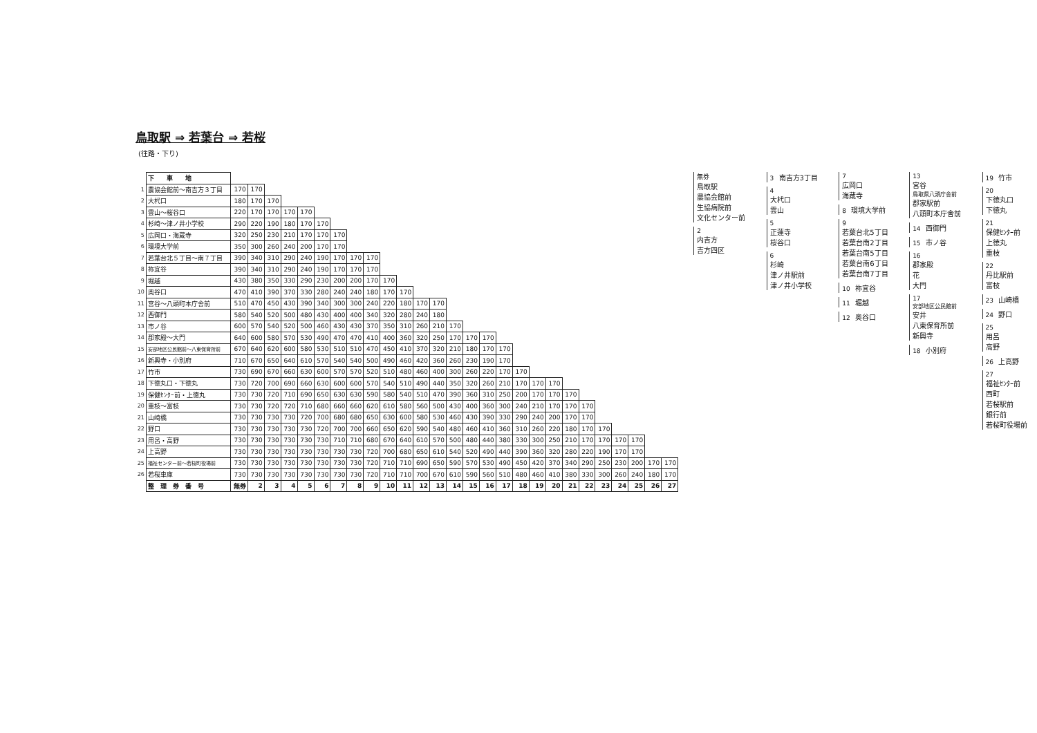鳥取駅 ⇒ 若葉台 ⇒ 若桜
(往路・下り)
| | 下 車 地 | | | | | | | | | | | | | | | | | | | | | | | | | | | |
| 1 | 農協会館前～南吉方３丁目 | 170 | 170 | | | | | | | | | | | | | | | | | | | | | | | | | |
| 2 | 大杙口 | 180 | 170 | 170 | | | | | | | | | | | | | | | | | | | | | | | | |
| 3 | 雲山～桜谷口 | 220 | 170 | 170 | 170 | 170 | | | | | | | | | | | | | | | | | | | | | | |
| 4 | 杉崎～津ノ井小学校 | 290 | 220 | 190 | 180 | 170 | 170 | | | | | | | | | | | | | | | | | | | | | |
| 5 | 広岡口・海蔵寺 | 320 | 250 | 230 | 210 | 170 | 170 | 170 | | | | | | | | | | | | | | | | | | | | |
| 6 | 環境大学前 | 350 | 300 | 260 | 240 | 200 | 170 | 170 | | | | | | | | | | | | | | | | | | | | |
| 7 | 若葉台北５丁目～南７丁目 | 390 | 340 | 310 | 290 | 240 | 190 | 170 | 170 | 170 | | | | | | | | | | | | | | | | | | |
| 8 | 祢宜谷 | 390 | 340 | 310 | 290 | 240 | 190 | 170 | 170 | 170 | | | | | | | | | | | | | | | | | | |
| 9 | 堀越 | 430 | 380 | 350 | 330 | 290 | 230 | 200 | 200 | 170 | 170 | | | | | | | | | | | | | | | | | |
| 10 | 奥谷口 | 470 | 410 | 390 | 370 | 330 | 280 | 240 | 240 | 180 | 170 | 170 | | | | | | | | | | | | | | | | |
| 11 | 宮谷～八頭町本庁舎前 | 510 | 470 | 450 | 430 | 390 | 340 | 300 | 300 | 240 | 220 | 180 | 170 | 170 | | | | | | | | | | | | | | |
| 12 | 西御門 | 580 | 540 | 520 | 500 | 480 | 430 | 400 | 400 | 340 | 320 | 280 | 240 | 180 | | | | | | | | | | | | | | |
| 13 | 市ノ谷 | 600 | 570 | 540 | 520 | 500 | 460 | 430 | 430 | 370 | 350 | 310 | 260 | 210 | 170 | | | | | | | | | | | | | |
| 14 | 郡家殿～大門 | 640 | 600 | 580 | 570 | 530 | 490 | 470 | 470 | 410 | 400 | 360 | 320 | 250 | 170 | 170 | 170 | | | | | | | | | | | |
| 15 | 安部地区公民館前～八東保育所前 | 670 | 640 | 620 | 600 | 580 | 530 | 510 | 510 | 470 | 450 | 410 | 370 | 320 | 210 | 180 | 170 | 170 | | | | | | | | | | |
| 16 | 新興寺・小別府 | 710 | 670 | 650 | 640 | 610 | 570 | 540 | 540 | 500 | 490 | 460 | 420 | 360 | 260 | 230 | 190 | 170 | | | | | | | | | | |
| 17 | 竹市 | 730 | 690 | 670 | 660 | 630 | 600 | 570 | 570 | 520 | 510 | 480 | 460 | 400 | 300 | 260 | 220 | 170 | 170 | | | | | | | | | |
| 18 | 下徳丸口・下徳丸 | 730 | 720 | 700 | 690 | 660 | 630 | 600 | 600 | 570 | 540 | 510 | 490 | 440 | 350 | 320 | 260 | 210 | 170 | 170 | 170 | | | | | | | |
| 19 | 保健ｾﾝﾀｰ前・上徳丸 | 730 | 730 | 720 | 710 | 690 | 650 | 630 | 630 | 590 | 580 | 540 | 510 | 470 | 390 | 360 | 310 | 250 | 200 | 170 | 170 | 170 | | | | | | |
| 20 | 重枝～富枝 | 730 | 730 | 720 | 720 | 710 | 680 | 660 | 660 | 620 | 610 | 580 | 560 | 500 | 430 | 400 | 360 | 300 | 240 | 210 | 170 | 170 | 170 | | | | | |
| 21 | 山崎橋 | 730 | 730 | 730 | 730 | 720 | 700 | 680 | 680 | 650 | 630 | 600 | 580 | 530 | 460 | 430 | 390 | 330 | 290 | 240 | 200 | 170 | 170 | | | | | |
| 22 | 野口 | 730 | 730 | 730 | 730 | 730 | 720 | 700 | 700 | 660 | 650 | 620 | 590 | 540 | 480 | 460 | 410 | 360 | 310 | 260 | 220 | 180 | 170 | 170 | | | | |
| 23 | 用呂・高野 | 730 | 730 | 730 | 730 | 730 | 730 | 710 | 710 | 680 | 670 | 640 | 610 | 570 | 500 | 480 | 440 | 380 | 330 | 300 | 250 | 210 | 170 | 170 | 170 | 170 | | |
| 24 | 上高野 | 730 | 730 | 730 | 730 | 730 | 730 | 730 | 730 | 720 | 700 | 680 | 650 | 610 | 540 | 520 | 490 | 440 | 390 | 360 | 320 | 280 | 220 | 190 | 170 | 170 | | |
| 25 | 福祉センター前～若桜町役場前 | 730 | 730 | 730 | 730 | 730 | 730 | 730 | 730 | 720 | 710 | 710 | 690 | 650 | 590 | 570 | 530 | 490 | 450 | 420 | 370 | 340 | 290 | 250 | 230 | 200 | 170 | 170 |
| 26 | 若桜車庫 | 730 | 730 | 730 | 730 | 730 | 730 | 730 | 730 | 720 | 710 | 710 | 700 | 670 | 610 | 590 | 560 | 510 | 480 | 460 | 410 | 380 | 330 | 300 | 260 | 240 | 180 | 170 |
| | 整 理 券 番 号 | 無券 | 2 | 3 | 4 | 5 | 6 | 7 | 8 | 9 | 10 | 11 | 12 | 13 | 14 | 15 | 16 | 17 | 18 | 19 | 20 | 21 | 22 | 23 | 24 | 25 | 26 | 27 |
無券
鳥取駅
農協会館前
生協病院前
文化センター前
2
内吉方
吉方四区
3 南吉方3丁目
4
大杙口
雲山
5
正蓮寺
桜谷口
6
杉崎
津ノ井駅前
津ノ井小学校
7
広岡口
海蔵寺
8 環境大学前
9
若葉台北5丁目
若葉台南2丁目
若葉台南5丁目
若葉台南6丁目
若葉台南7丁目
10 祢宜谷
11 堀越
12 奥谷口
13
宮谷
鳥取県八頭庁舎前
郡家駅前
八頭町本庁舎前
14 西御門
15 市ノ谷
16
郡家殿
花
大門
17
安部地区公民館前
安井
八東保育所前
新興寺
18 小別府
19 竹市
20
下徳丸口
下徳丸
21
保健ｾﾝﾀｰ前
上徳丸
重枝
22
丹比駅前
富枝
23 山崎橋
24 野口
25
用呂
高野
26 上高野
27
福祉ｾﾝﾀｰ前
西町
若桜駅前
銀行前
若桜町役場前